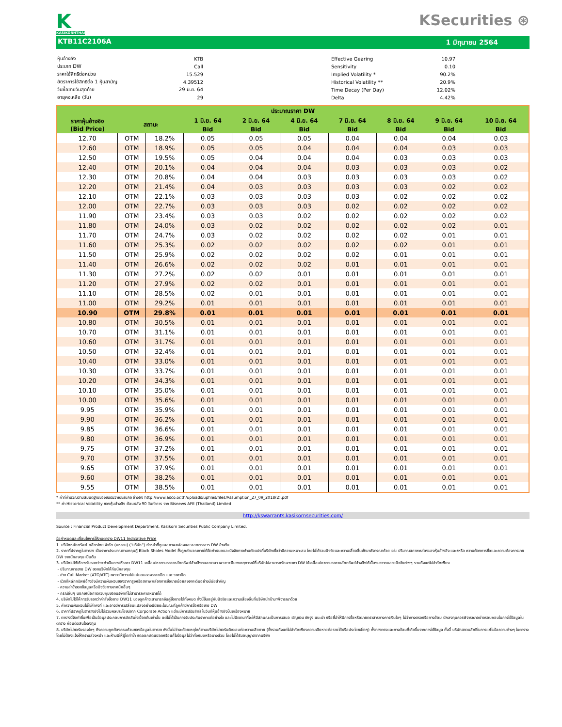K
KASIKORNTHAI
KSecurities ⊛
KTB11C2106A 1 มิถุนายน 2564
| หุ้นอ้างอิง | KTB |
| ประเภท DW | Call |
| ราคาใช้สิทธิต่อหน่วย | 15.529 |
| อัตราการใช้สิทธิต่อ 1 หุ้นสามัญ | 4.39512 |
| วันซื้อขายวันสุดท้าย | 29 มิ.ย. 64 |
| อายุคงเหลือ (วัน) | 29 |
| Effective Gearing | 10.97 |
| Sensitivity | 0.10 |
| Implied Volatility * | 90.2% |
| Historical Volatility ** | 20.9% |
| Time Decay (Per Day) | 12.02% |
| Delta | 4.42% |
| ประมาณราคา DW | | | | | | | | | |
| --- | --- | --- | --- | --- | --- | --- | --- | --- | --- |
| ราคาหุ้นอ้างอิง (Bid Price) | สถานะ | | 1 มิ.ย. 64 | 2 มิ.ย. 64 | 4 มิ.ย. 64 | 7 มิ.ย. 64 | 8 มิ.ย. 64 | 9 มิ.ย. 64 | 10 มิ.ย. 64 |
| | | | Bid | Bid | Bid | Bid | Bid | Bid | Bid |
| 12.70 | OTM | 18.2% | 0.05 | 0.05 | 0.05 | 0.04 | 0.04 | 0.04 | 0.03 |
| 12.60 | OTM | 18.9% | 0.05 | 0.05 | 0.04 | 0.04 | 0.04 | 0.03 | 0.03 |
| 12.50 | OTM | 19.5% | 0.05 | 0.04 | 0.04 | 0.04 | 0.03 | 0.03 | 0.03 |
| 12.40 | OTM | 20.1% | 0.04 | 0.04 | 0.04 | 0.03 | 0.03 | 0.03 | 0.02 |
| 12.30 | OTM | 20.8% | 0.04 | 0.04 | 0.03 | 0.03 | 0.03 | 0.03 | 0.02 |
| 12.20 | OTM | 21.4% | 0.04 | 0.03 | 0.03 | 0.03 | 0.03 | 0.02 | 0.02 |
| 12.10 | OTM | 22.1% | 0.03 | 0.03 | 0.03 | 0.03 | 0.02 | 0.02 | 0.02 |
| 12.00 | OTM | 22.7% | 0.03 | 0.03 | 0.03 | 0.02 | 0.02 | 0.02 | 0.02 |
| 11.90 | OTM | 23.4% | 0.03 | 0.03 | 0.02 | 0.02 | 0.02 | 0.02 | 0.02 |
| 11.80 | OTM | 24.0% | 0.03 | 0.02 | 0.02 | 0.02 | 0.02 | 0.02 | 0.01 |
| 11.70 | OTM | 24.7% | 0.03 | 0.02 | 0.02 | 0.02 | 0.02 | 0.01 | 0.01 |
| 11.60 | OTM | 25.3% | 0.02 | 0.02 | 0.02 | 0.02 | 0.02 | 0.01 | 0.01 |
| 11.50 | OTM | 25.9% | 0.02 | 0.02 | 0.02 | 0.02 | 0.01 | 0.01 | 0.01 |
| 11.40 | OTM | 26.6% | 0.02 | 0.02 | 0.02 | 0.01 | 0.01 | 0.01 | 0.01 |
| 11.30 | OTM | 27.2% | 0.02 | 0.02 | 0.01 | 0.01 | 0.01 | 0.01 | 0.01 |
| 11.20 | OTM | 27.9% | 0.02 | 0.02 | 0.01 | 0.01 | 0.01 | 0.01 | 0.01 |
| 11.10 | OTM | 28.5% | 0.02 | 0.01 | 0.01 | 0.01 | 0.01 | 0.01 | 0.01 |
| 11.00 | OTM | 29.2% | 0.01 | 0.01 | 0.01 | 0.01 | 0.01 | 0.01 | 0.01 |
| 10.90 | OTM | 29.8% | 0.01 | 0.01 | 0.01 | 0.01 | 0.01 | 0.01 | 0.01 |
| 10.80 | OTM | 30.5% | 0.01 | 0.01 | 0.01 | 0.01 | 0.01 | 0.01 | 0.01 |
| 10.70 | OTM | 31.1% | 0.01 | 0.01 | 0.01 | 0.01 | 0.01 | 0.01 | 0.01 |
| 10.60 | OTM | 31.7% | 0.01 | 0.01 | 0.01 | 0.01 | 0.01 | 0.01 | 0.01 |
| 10.50 | OTM | 32.4% | 0.01 | 0.01 | 0.01 | 0.01 | 0.01 | 0.01 | 0.01 |
| 10.40 | OTM | 33.0% | 0.01 | 0.01 | 0.01 | 0.01 | 0.01 | 0.01 | 0.01 |
| 10.30 | OTM | 33.7% | 0.01 | 0.01 | 0.01 | 0.01 | 0.01 | 0.01 | 0.01 |
| 10.20 | OTM | 34.3% | 0.01 | 0.01 | 0.01 | 0.01 | 0.01 | 0.01 | 0.01 |
| 10.10 | OTM | 35.0% | 0.01 | 0.01 | 0.01 | 0.01 | 0.01 | 0.01 | 0.01 |
| 10.00 | OTM | 35.6% | 0.01 | 0.01 | 0.01 | 0.01 | 0.01 | 0.01 | 0.01 |
| 9.95 | OTM | 35.9% | 0.01 | 0.01 | 0.01 | 0.01 | 0.01 | 0.01 | 0.01 |
| 9.90 | OTM | 36.2% | 0.01 | 0.01 | 0.01 | 0.01 | 0.01 | 0.01 | 0.01 |
| 9.85 | OTM | 36.6% | 0.01 | 0.01 | 0.01 | 0.01 | 0.01 | 0.01 | 0.01 |
| 9.80 | OTM | 36.9% | 0.01 | 0.01 | 0.01 | 0.01 | 0.01 | 0.01 | 0.01 |
| 9.75 | OTM | 37.2% | 0.01 | 0.01 | 0.01 | 0.01 | 0.01 | 0.01 | 0.01 |
| 9.70 | OTM | 37.5% | 0.01 | 0.01 | 0.01 | 0.01 | 0.01 | 0.01 | 0.01 |
| 9.65 | OTM | 37.9% | 0.01 | 0.01 | 0.01 | 0.01 | 0.01 | 0.01 | 0.01 |
| 9.60 | OTM | 38.2% | 0.01 | 0.01 | 0.01 | 0.01 | 0.01 | 0.01 | 0.01 |
| 9.55 | OTM | 38.5% | 0.01 | 0.01 | 0.01 | 0.01 | 0.01 | 0.01 | 0.01 |
* ค่าที่คำนวณตามสมมติฐานของชมรมวาณิชธนกิจ อ้างอิง http://www.asco.or.th/uploads/upfiles/files/Assumption_27_09_2018(2).pdf
** ค่า Historical Volatility ของหุ้นอ้างอิง ย้อนหลัง 90 วันทำการ จาก Bisnews AFE (Thailand) Limited
http://kswarrants.kasikornsecurities.com/
Source : Financial Product Development Department, Kasikorn Securities Public Company Limited.
ข้อกำหนดและเงื่อนไขการใช้งานตาราง DW11 Indicative Price
1. บริษัทหลักทรัพย์ กสิกรไทย จำกัด (มหาชน) ("บริษัท") ทำหน้าที่ดูแลสภาพคล่องและออกตราสาร DW ข้างต้น
2. ราคาที่ปรากฎในตาราง เป็นราคาประมาณตามทฤษฎี Black Sholes Model ซึ่งถูกคำนวณภายใต้ข้อกำหนดและปัจจัยทางด้านตัวแปรที่บริษัทเชื่อว่ามีความเหมาะสม โดยไม่ได้รวมปัจจัยและความเสี่ยงอื่นเข้ามาพิจารณาด้วย เช่น ปริมาณสภาพคล่องของหุ้นอ้างอิง และ/หรือ ความต้องการซื้อและความต้องการขาย DW จากนักลงทุน เป็นต้น
3. บริษัทไม่ได้ให้การรับรองว่าจะดำเนินการให้ราคา DW11 เคลื่อนไหวตามราคาหลักทรัพย์อ้างอิงตลอดเวลา เพราะจะมีบางเหตุการณ์ที่บริษัทไม่สามารถรักษาราคา DW ให้เคลื่อนไหวตามราคาหลักทรัพย์อ้างอิงได้เนื่องมาจากหลายปัจจัยต่างๆ รวมถึงแต่ไม่จำกัดเพียง
- ปริมาณการขาย DW ของบริษัทให้กับนักลงทุน
- ช่วง Call Market (ATO/ATC) เพราะมีความไม่แน่นอนของราคาเปิด และ ราคาปิด
- ช่วงที่หลักทรัพย์อ้างอิงมีความผันผวนของราคาสูงหรือสภาพคล่องการซื้อขายน้อยลงจากเดิมอย่างมีนัยสำคัญ
- ความล่าช้าของข้อมูลหรือปัจจัยทางเทคนิคอื่นๆ
- กรณีอื่นๆ นอกเหนือการควบคุมของบริษัทที่ไม่สามารถคาดหมายได้
4. บริษัทไม่ได้ให้การรับรองว่าคำสั่งซื้อขาย DW11 ของลูกค้าจะสามารถจับคู่ซื้อขายได้ทั้งหมด ทั้งนี้ขึ้นอยู่กับปัจจัยและความเสี่ยงอื่นที่บริษัทนำเข้ามาพิจารณาด้วย
5. ค่าความผันผวนไม่ใช่ค่าคงที่ และอาจมีการเปลี่ยนแปลงอย่างมีนัยยะในขณะที่ลูกค้ามีการซื้อหรือขาย DW
6. ราคาที่ปรากฎในตารางยังไม่ได้รวมผลประโยชน์จาก Corporate Action แต่จะมีการปรับสิทธิ ในวันที่หุ้นอ้างอิงขึ้นเครื่องหมาย
7. ตารางนี้จัดทำขึ้นเพื่อเป็นข้อมูลประกอบการตัดสินใจเบื้องต้นเท่านั้น แต่ไม่ได้เป็นการรับประกันราคาแต่อย่างใด และไม่มีเจตนาที่จะให้มีลักษณะเป็นการเสนอ เชิญชวน ชักจูง แนะนำ หรือชี้นำให้มีการซื้อหรือขายตราสารทางการเงินใดๆ ไม่ว่าทางตรงหรือทางอ้อม นักลงทุนควรพิจารณาอย่างรอบคอบในการใช้ข้อมูลในตาราง ก่อนตัดสินใจลงทุน
8. บริษัทไม่ขอรับรองใดๆ ถึงความถูกต้องครบถ้วนของข้อมูลในตาราง ดังนั้นไม่ว่าจะด้วยเหตุใดก็ตามบริษัทไม่ขอรับผิดชอบต่อความเสียหาย (ซึ่งรวมถึงแต่ไม่จำกัดเพียงความเสียหายต่อรายได้หรือประโยชน์ใดๆ) ทั้งทางตรงและทางอ้อมที่เกิดขึ้นจากการใช้ข้อมูล ทั้งนี้ บริษัทสงวนสิทธิในการแก้ไขข้อความต่างๆ ในตารางโดยไม่ต้องแจ้งให้ทราบล่วงหน้า และห้ามมิให้ผู้ใดทำซ้ำ คัดลอกดัดแปลงหรือแก้ไขข้อมูลไม่ว่าทั้งหมดหรือบางส่วน โดยไม่ได้รับอนุญาตจากบริษัท